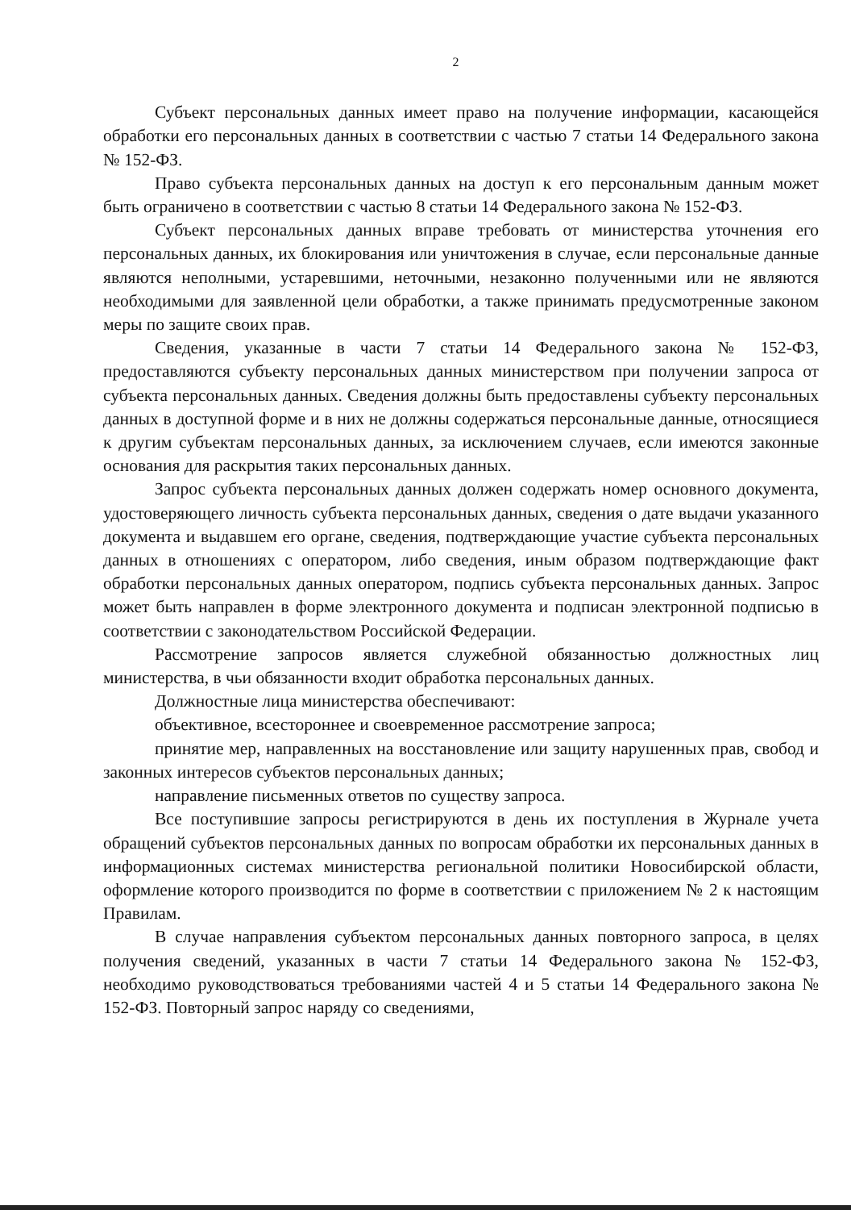2
Субъект персональных данных имеет право на получение информации, касающейся обработки его персональных данных в соответствии с частью 7 статьи 14 Федерального закона № 152-ФЗ.
Право субъекта персональных данных на доступ к его персональным данным может быть ограничено в соответствии с частью 8 статьи 14 Федерального закона № 152-ФЗ.
Субъект персональных данных вправе требовать от министерства уточнения его персональных данных, их блокирования или уничтожения в случае, если персональные данные являются неполными, устаревшими, неточными, незаконно полученными или не являются необходимыми для заявленной цели обработки, а также принимать предусмотренные законом меры по защите своих прав.
Сведения, указанные в части 7 статьи 14 Федерального закона № 152-ФЗ, предоставляются субъекту персональных данных министерством при получении запроса от субъекта персональных данных. Сведения должны быть предоставлены субъекту персональных данных в доступной форме и в них не должны содержаться персональные данные, относящиеся к другим субъектам персональных данных, за исключением случаев, если имеются законные основания для раскрытия таких персональных данных.
Запрос субъекта персональных данных должен содержать номер основного документа, удостоверяющего личность субъекта персональных данных, сведения о дате выдачи указанного документа и выдавшем его органе, сведения, подтверждающие участие субъекта персональных данных в отношениях с оператором, либо сведения, иным образом подтверждающие факт обработки персональных данных оператором, подпись субъекта персональных данных. Запрос может быть направлен в форме электронного документа и подписан электронной подписью в соответствии с законодательством Российской Федерации.
Рассмотрение запросов является служебной обязанностью должностных лиц министерства, в чьи обязанности входит обработка персональных данных.
Должностные лица министерства обеспечивают:
объективное, всестороннее и своевременное рассмотрение запроса;
принятие мер, направленных на восстановление или защиту нарушенных прав, свобод и законных интересов субъектов персональных данных;
направление письменных ответов по существу запроса.
Все поступившие запросы регистрируются в день их поступления в Журнале учета обращений субъектов персональных данных по вопросам обработки их персональных данных в информационных системах министерства региональной политики Новосибирской области, оформление которого производится по форме в соответствии с приложением № 2 к настоящим Правилам.
В случае направления субъектом персональных данных повторного запроса, в целях получения сведений, указанных в части 7 статьи 14 Федерального закона № 152-ФЗ, необходимо руководствоваться требованиями частей 4 и 5 статьи 14 Федерального закона № 152-ФЗ. Повторный запрос наряду со сведениями,